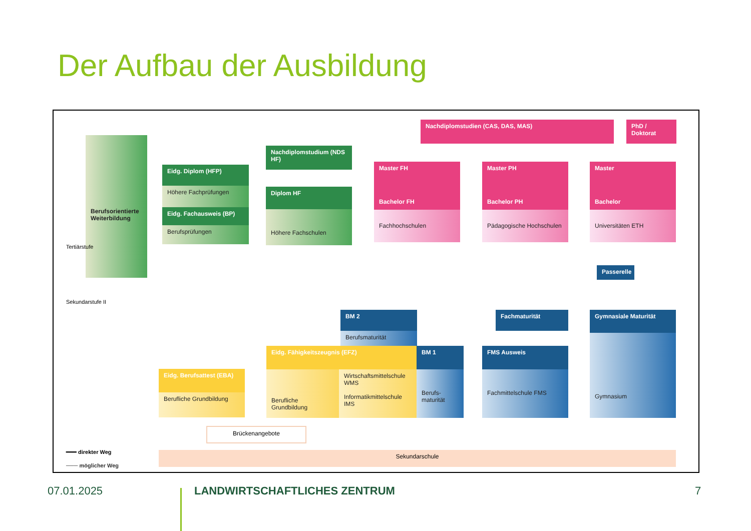Der Aufbau der Ausbildung
Berufsorientierte Weiterbildung
Tertiärstufe
Sekundarstufe II
Eidg. Diplom (HFP)
Höhere Fachprüfungen
Eidg. Fachausweis (BP)
Berufsprüfungen
Nachdiplomstudium (NDS HF)
Diplom HF
Höhere Fachschulen
Nachdiplomstudien (CAS, DAS, MAS)
PhD / Doktorat
Master FH Master PH Master
Bachelor FH Bachelor PH Bachelor
Fachhochschulen
Pädagogische Hochschulen
Universitäten ETH
Passerelle
BM 2
Berufsmaturität
Fachmaturität Gymnasiale Maturität
Eidg. Fähigkeitszeugnis (EFZ)
Berufliche Grundbildung
Wirtschaftsmittelschule WMS
Informatikmittelschule IMS
BM 1
Berufs-maturität
FMS Ausweis
Fachmittelschule FMS
Gymnasium
Eidg. Berufsattest (EBA)
Berufliche Grundbildung
Brückenangebote
Sekundarschule
━━━ direkter Weg
─── möglicher Weg
07.01.2025 LANDWIRTSCHAFTLICHES ZENTRUM 7